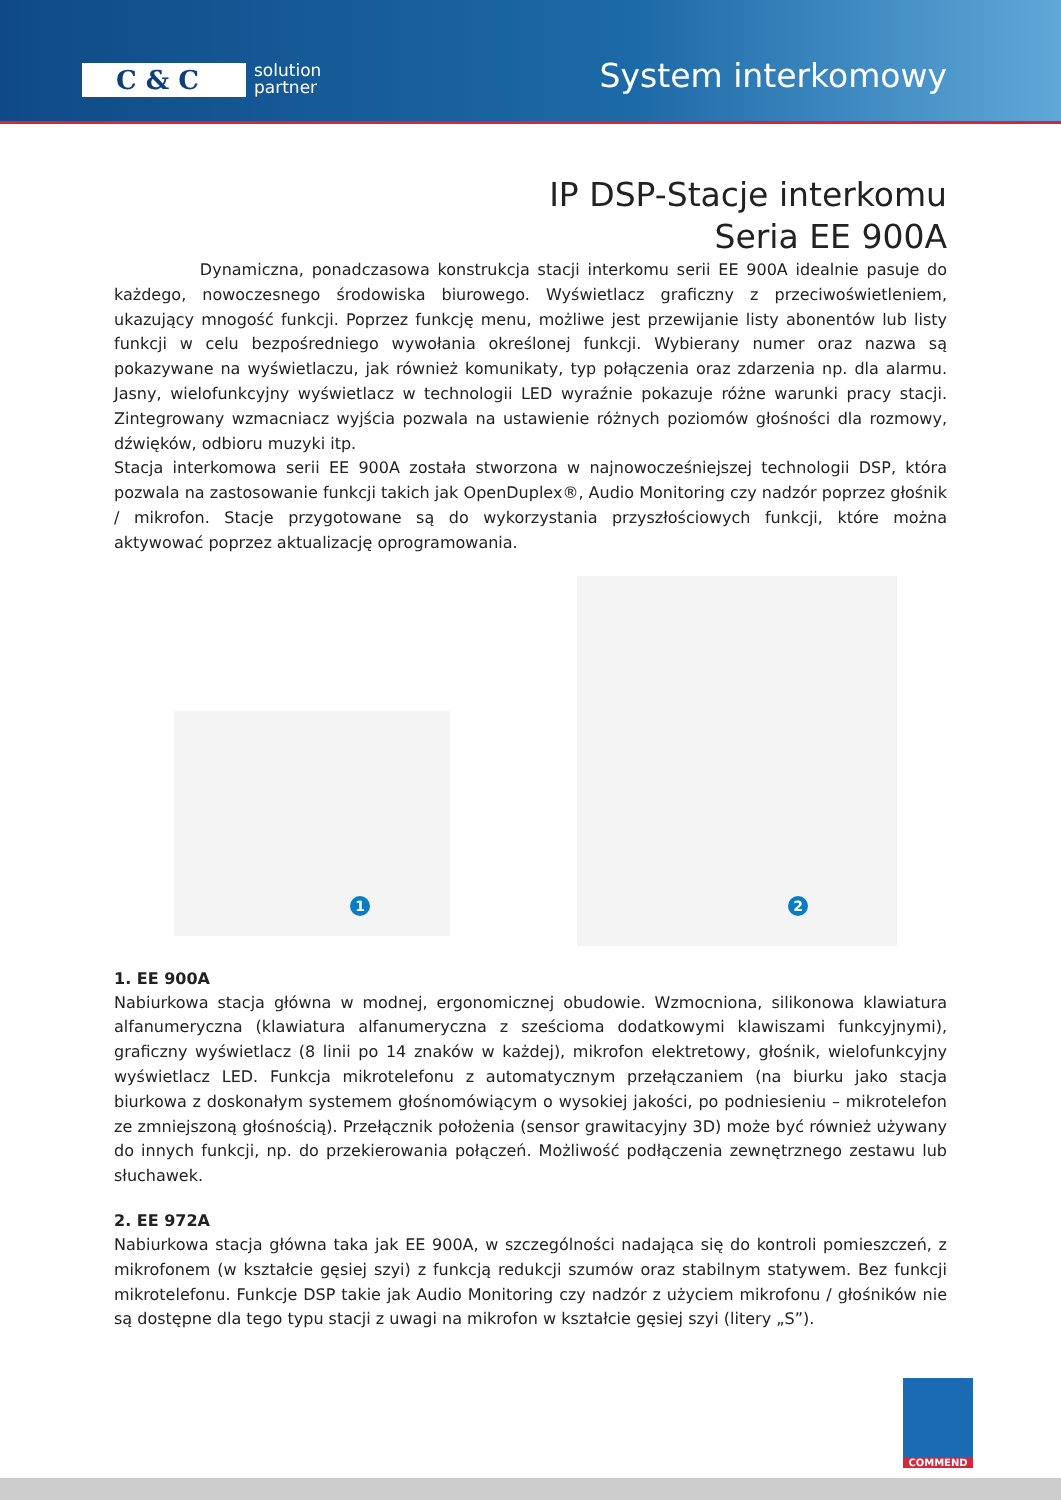C & C
solution
partner
System interkomowy
IP DSP-Stacje interkomu
Seria EE 900A
Dynamiczna, ponadczasowa konstrukcja stacji interkomu serii EE 900A idealnie pasuje do każdego, nowoczesnego środowiska biurowego. Wyświetlacz graficzny z przeciwoświetleniem, ukazujący mnogość funkcji. Poprzez funkcję menu, możliwe jest przewijanie listy abonentów lub listy funkcji w celu bezpośredniego wywołania określonej funkcji. Wybierany numer oraz nazwa są pokazywane na wyświetlaczu, jak również komunikaty, typ połączenia oraz zdarzenia np. dla alarmu. Jasny, wielofunkcyjny wyświetlacz w technologii LED wyraźnie pokazuje różne warunki pracy stacji. Zintegrowany wzmacniacz wyjścia pozwala na ustawienie różnych poziomów głośności dla rozmowy, dźwięków, odbioru muzyki itp.
Stacja interkomowa serii EE 900A została stworzona w najnowocześniejszej technologii DSP, która pozwala na zastosowanie funkcji takich jak OpenDuplex®, Audio Monitoring czy nadzór poprzez głośnik / mikrofon. Stacje przygotowane są do wykorzystania przyszłościowych funkcji, które można aktywować poprzez aktualizację oprogramowania.
1
2
1. EE 900A
Nabiurkowa stacja główna w modnej, ergonomicznej obudowie. Wzmocniona, silikonowa klawiatura alfanumeryczna (klawiatura alfanumeryczna z sześcioma dodatkowymi klawiszami funkcyjnymi), graficzny wyświetlacz (8 linii po 14 znaków w każdej), mikrofon elektretowy, głośnik, wielofunkcyjny wyświetlacz LED. Funkcja mikrotelefonu z automatycznym przełączaniem (na biurku jako stacja biurkowa z doskonałym systemem głośnomówiącym o wysokiej jakości, po podniesieniu – mikrotelefon ze zmniejszoną głośnością). Przełącznik położenia (sensor grawitacyjny 3D) może być również używany do innych funkcji, np. do przekierowania połączeń. Możliwość podłączenia zewnętrznego zestawu lub słuchawek.
2. EE 972A
Nabiurkowa stacja główna taka jak EE 900A, w szczególności nadająca się do kontroli pomieszczeń, z mikrofonem (w kształcie gęsiej szyi) z funkcją redukcji szumów oraz stabilnym statywem. Bez funkcji mikrotelefonu. Funkcje DSP takie jak Audio Monitoring czy nadzór z użyciem mikrofonu / głośników nie są dostępne dla tego typu stacji z uwagi na mikrofon w kształcie gęsiej szyi (litery „S”).
COMMEND